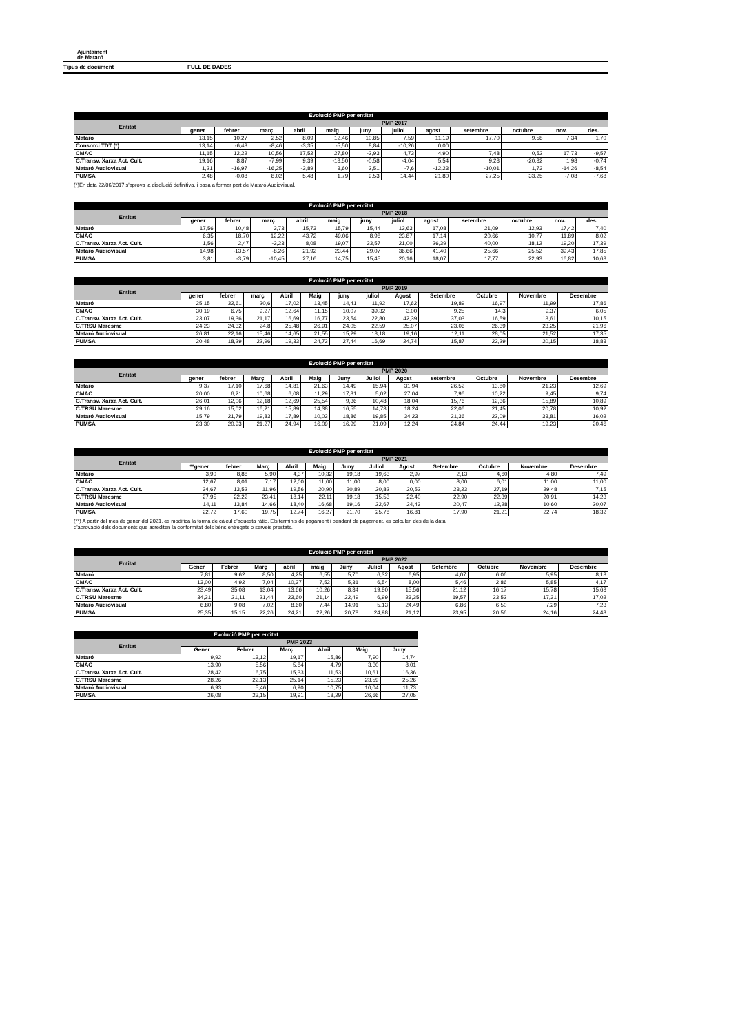Ajuntament
de Mataró
Tipus de document FULL DE DADES
| Evolució PMP per entitat | | | | | | | | | | | | |
| --- | --- | --- | --- | --- | --- | --- | --- | --- | --- | --- | --- | --- |
| Entitat | PMP 2017 | | | | | | | | | | | |
| | gener | febrer | març | abril | maig | juny | juliol | agost | setembre | octubre | nov. | des. |
| Mataró | 13,15 | 10,27 | 2,52 | 8,09 | 12,46 | 10,85 | 7,59 | 11,19 | 17,70 | 9,58 | 7,34 | 1,70 |
| Consorci TDT (*) | 13,14 | -6,48 | -8,46 | -3,35 | -5,50 | 8,84 | -10,26 | 0,00 | | | | |
| CMAC | 11,15 | 12,22 | 10,56 | 17,52 | 27,80 | -2,93 | 4,73 | 4,90 | 7,48 | 0,52 | 17,73 | -9,57 |
| C.Transv. Xarxa Act. Cult. | 19,16 | 8,87 | -7,99 | 9,39 | -13,50 | -0,58 | -4,04 | 5,54 | 9,23 | -20,32 | 1,98 | -0,74 |
| Mataró Audiovisual | 1,21 | -16,97 | -16,25 | -3,89 | 3,60 | 2,51 | -7,6 | -12,23 | -10,01 | 1,73 | -14,26 | -8,54 |
| PUMSA | 2,48 | -0,08 | 8,02 | 5,48 | 1,79 | 9,53 | 14,44 | 21,80 | 27,25 | 33,25 | -7,08 | -7,68 |
(*)En data 22/06/2017 s'aprova la disolució definitiva, i pasa a formar part de Mataró Audiovisual.
| Evolució PMP per entitat | | | | | | | | | | | | |
| --- | --- | --- | --- | --- | --- | --- | --- | --- | --- | --- | --- | --- |
| Entitat | PMP 2018 | | | | | | | | | | | |
| | gener | febrer | març | abril | maig | juny | juliol | agost | setembre | octubre | nov. | des. |
| Mataró | 17,56 | 10,48 | 3,73 | 15,73 | 15,79 | 15,44 | 13,63 | 17,08 | 21,09 | 12,93 | 17,42 | 7,40 |
| CMAC | 6,35 | 18,70 | 12,22 | 43,72 | 49,06 | 8,98 | 23,87 | 17,14 | 20,66 | 10,77 | 11,89 | 8,02 |
| C.Transv. Xarxa Act. Cult. | 1,56 | 2,47 | -3,23 | 8,08 | 19,07 | 33,57 | 21,00 | 26,39 | 40,00 | 18,12 | 19,20 | 17,39 |
| Mataró Audiovisual | 14,98 | -13,57 | -8,26 | 21,92 | 23,44 | 29,07 | 36,66 | 41,40 | 25,66 | 25,52 | 39,43 | 17,85 |
| PUMSA | 3,81 | -3,79 | -10,45 | 27,16 | 14,75 | 15,45 | 20,16 | 18,07 | 17,77 | 22,93 | 16,82 | 10,63 |
| Evolució PMP per entitat | | | | | | | | | | | | |
| --- | --- | --- | --- | --- | --- | --- | --- | --- | --- | --- | --- | --- |
| Entitat | PMP 2019 | | | | | | | | | | | |
| | gener | febrer | març | Abril | Maig | juny | juliol | Agost | Setembre | Octubre | Novembre | Desembre |
| Mataró | 25,15 | 32,61 | 20,6 | 17,02 | 13,45 | 14,41 | 11,92 | 17,62 | 19,89 | 16,97 | 11,99 | 17,86 |
| CMAC | 30,19 | 6,75 | 9,27 | 12,64 | 11,15 | 10,07 | 39,32 | 3,00 | 9,25 | 14,3 | 9,37 | 6,05 |
| C.Transv. Xarxa Act. Cult. | 23,07 | 19,36 | 21,17 | 16,69 | 16,77 | 23,54 | 22,80 | 42,39 | 37,03 | 16,59 | 13,61 | 10,15 |
| C.TRSU Maresme | 24,23 | 24,32 | 24,8 | 25,48 | 26,91 | 24,05 | 22,59 | 25,07 | 23,06 | 26,39 | 23,25 | 21,96 |
| Mataró Audiovisual | 26,81 | 22,16 | 15,46 | 14,65 | 21,55 | 15,29 | 13,18 | 19,16 | 12,11 | 28,05 | 21,52 | 17,35 |
| PUMSA | 20,48 | 18,29 | 22,96 | 19,33 | 24,73 | 27,44 | 16,69 | 24,74 | 15,87 | 22,29 | 20,15 | 18,83 |
| Evolució PMP per entitat | | | | | | | | | | | | |
| --- | --- | --- | --- | --- | --- | --- | --- | --- | --- | --- | --- | --- |
| Entitat | PMP 2020 | | | | | | | | | | | |
| | gener | febrer | Març | Abril | Maig | Juny | Juliol | Agost | setembre | Octubre | Novembre | Desembre |
| Mataró | 9,37 | 17,10 | 17,68 | 14,81 | 21,63 | 14,49 | 15,94 | 31,94 | 26,52 | 13,80 | 21,23 | 12,69 |
| CMAC | 20,00 | 6,21 | 10,68 | 6,08 | 11,29 | 17,81 | 5,02 | 27,04 | 7,96 | 10,22 | 9,45 | 9,74 |
| C.Transv. Xarxa Act. Cult. | 26,01 | 12,06 | 12,18 | 12,69 | 25,54 | 9,36 | 10,48 | 18,04 | 15,76 | 12,36 | 15,89 | 10,89 |
| C.TRSU Maresme | 29,16 | 15,02 | 16,21 | 15,89 | 14,38 | 16,55 | 14,73 | 18,24 | 22,06 | 21,45 | 20,78 | 10,92 |
| Mataró Audiovisual | 15,79 | 21,79 | 19,83 | 17,89 | 10,03 | 18,86 | 19,85 | 34,23 | 21,36 | 22,09 | 33,81 | 16,02 |
| PUMSA | 23,30 | 20,93 | 21,27 | 24,94 | 16,09 | 16,99 | 21,09 | 12,24 | 24,84 | 24,44 | 19,23 | 20,46 |
| Evolució PMP per entitat | | | | | | | | | | | | |
| --- | --- | --- | --- | --- | --- | --- | --- | --- | --- | --- | --- | --- |
| Entitat | PMP 2021 | | | | | | | | | | | |
| | **gener | febrer | Març | Abril | Maig | Juny | Juliol | Agost | Setembre | Octubre | Novembre | Desembre |
| Mataró | 3,90 | 8,88 | 5,90 | 4,37 | 10,32 | 19,18 | 19,63 | 2,97 | 2,13 | 4,60 | 4,80 | 7,49 |
| CMAC | 12,67 | 8,01 | 7,17 | 12,00 | 11,00 | 11,00 | 8,00 | 0,00 | 8,00 | 6,01 | 11,00 | 11,00 |
| C.Transv. Xarxa Act. Cult. | 34,67 | 13,52 | 11,96 | 19,56 | 20,90 | 20,89 | 20,82 | 20,52 | 23,23 | 27,19 | 29,48 | 7,15 |
| C.TRSU Maresme | 27,95 | 22,22 | 23,41 | 18,14 | 22,11 | 19,18 | 15,53 | 22,40 | 22,90 | 22,39 | 20,91 | 14,23 |
| Mataró Audiovisual | 14,11 | 13,84 | 14,66 | 18,40 | 16,68 | 19,16 | 22,67 | 24,43 | 20,47 | 12,28 | 10,60 | 20,07 |
| PUMSA | 22,72 | 17,60 | 19,75 | 12,74 | 16,27 | 21,70 | 25,78 | 16,81 | 17,90 | 21,21 | 22,74 | 18,32 |
(**) A partir del mes de gener del 2021, es modifica la forma de càlcul d'aquesta ràtio. Els terminis de pagament i pendent de pagament, es calculen des de la data
d'aprovació dels documents que acrediten la conformitat dels béns entregats o serveis prestats.
| Evolució PMP per entitat | | | | | | | | | | | | |
| --- | --- | --- | --- | --- | --- | --- | --- | --- | --- | --- | --- | --- |
| Entitat | PMP 2022 | | | | | | | | | | | |
| | Gener | Febrer | Març | abril | maig | Juny | Juliol | Agost | Setembre | Octubre | Novembre | Desembre |
| Mataró | 7,81 | 9,62 | 8,50 | 4,25 | 6,55 | 5,70 | 6,32 | 6,95 | 4,07 | 6,06 | 5,95 | 8,13 |
| CMAC | 13,00 | 4,92 | 7,04 | 10,37 | 7,52 | 5,31 | 6,54 | 8,00 | 5,46 | 2,86 | 5,85 | 4,17 |
| C.Transv. Xarxa Act. Cult. | 23,49 | 35,08 | 13,04 | 13,66 | 10,26 | 8,34 | 19,80 | 15,56 | 21,12 | 16,17 | 15,78 | 15,63 |
| C.TRSU Maresme | 34,31 | 21,11 | 21,44 | 23,60 | 21,14 | 22,49 | 6,99 | 23,35 | 19,57 | 23,52 | 17,31 | 17,02 |
| Mataró Audiovisual | 6,80 | 9,08 | 7,02 | 8,60 | 7,44 | 14,91 | 5,13 | 24,49 | 6,86 | 6,50 | 7,29 | 7,23 |
| PUMSA | 25,35 | 15,15 | 22,26 | 24,21 | 22,26 | 20,78 | 24,98 | 21,12 | 23,95 | 20,56 | 24,16 | 24,48 |
| Evolució PMP per entitat | | | | | | |
| --- | --- | --- | --- | --- | --- | --- |
| Entitat | PMP 2023 | | | | | |
| | Gener | Febrer | Març | Abril | Maig | Juny |
| Mataró | 9,92 | 13,12 | 19,17 | 15,86 | 7,90 | 14,74 |
| CMAC | 13,90 | 5,56 | 5,84 | 4,79 | 3,30 | 8,01 |
| C.Transv. Xarxa Act. Cult. | 28,42 | 16,75 | 15,33 | 11,53 | 10,61 | 16,36 |
| C.TRSU Maresme | 28,26 | 22,13 | 25,14 | 15,23 | 23,59 | 25,26 |
| Mataró Audiovisual | 6,93 | 5,46 | 6,90 | 10,75 | 10,04 | 11,73 |
| PUMSA | 26,08 | 23,15 | 19,91 | 18,29 | 26,66 | 27,05 |